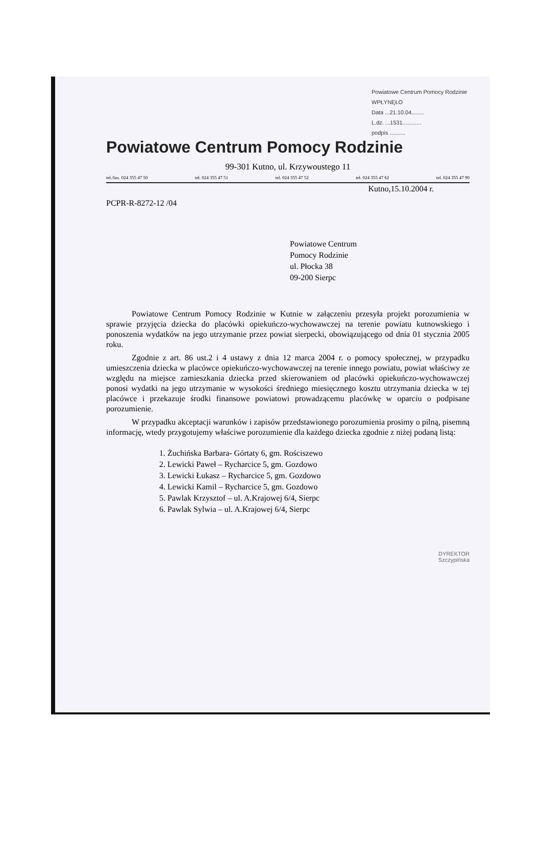Powiatowe Centrum Pomocy Rodzinie
WPŁYNĘŁO
Data ...21.10.04........
L.dz. ...1531............
podpis ..........
Powiatowe Centrum Pomocy Rodzinie
99-301 Kutno, ul. Krzywoustego 11
tel./fax. 024 355 47 50 tel. 024 355 47 51 tel. 024 355 47 52 tel. 024 355 47 62 tel. 024 355 47 90
Kutno,15.10.2004 r.
PCPR-R-8272-12 /04
Powiatowe Centrum
Pomocy Rodzinie
ul. Płocka 38
09-200 Sierpc
Powiatowe Centrum Pomocy Rodzinie w Kutnie w załączeniu przesyła projekt porozumienia w sprawie przyjęcia dziecka do placówki opiekuńczo-wychowawczej na terenie powiatu kutnowskiego i ponoszenia wydatków na jego utrzymanie przez powiat sierpecki, obowiązującego od dnia 01 stycznia 2005 roku.
Zgodnie z art. 86 ust.2 i 4 ustawy z dnia 12 marca 2004 r. o pomocy społecznej, w przypadku umieszczenia dziecka w placówce opiekuńczo-wychowawczej na terenie innego powiatu, powiat właściwy ze względu na miejsce zamieszkania dziecka przed skierowaniem od placówki opiekuńczo-wychowawczej ponosi wydatki na jego utrzymanie w wysokości średniego miesięcznego kosztu utrzymania dziecka w tej placówce i przekazuje środki finansowe powiatowi prowadzącemu placówkę w oparciu o podpisane porozumienie.
W przypadku akceptacji warunków i zapisów przedstawionego porozumienia prosimy o pilną, pisemną informację, wtedy przygotujemy właściwe porozumienie dla każdego dziecka zgodnie z niżej podaną listą:
1. Żuchińska Barbara- Górtaty 6, gm. Rościszewo
2. Lewicki Paweł – Rycharcice 5, gm. Gozdowo
3. Lewicki Łukasz – Rycharcice 5, gm. Gozdowo
4. Lewicki Kamil – Rycharcice 5, gm. Gozdowo
5. Pawlak Krzysztof – ul. A.Krajowej 6/4, Sierpc
6. Pawlak Sylwia – ul. A.Krajowej 6/4, Sierpc
DYREKTOR
Szczypińska